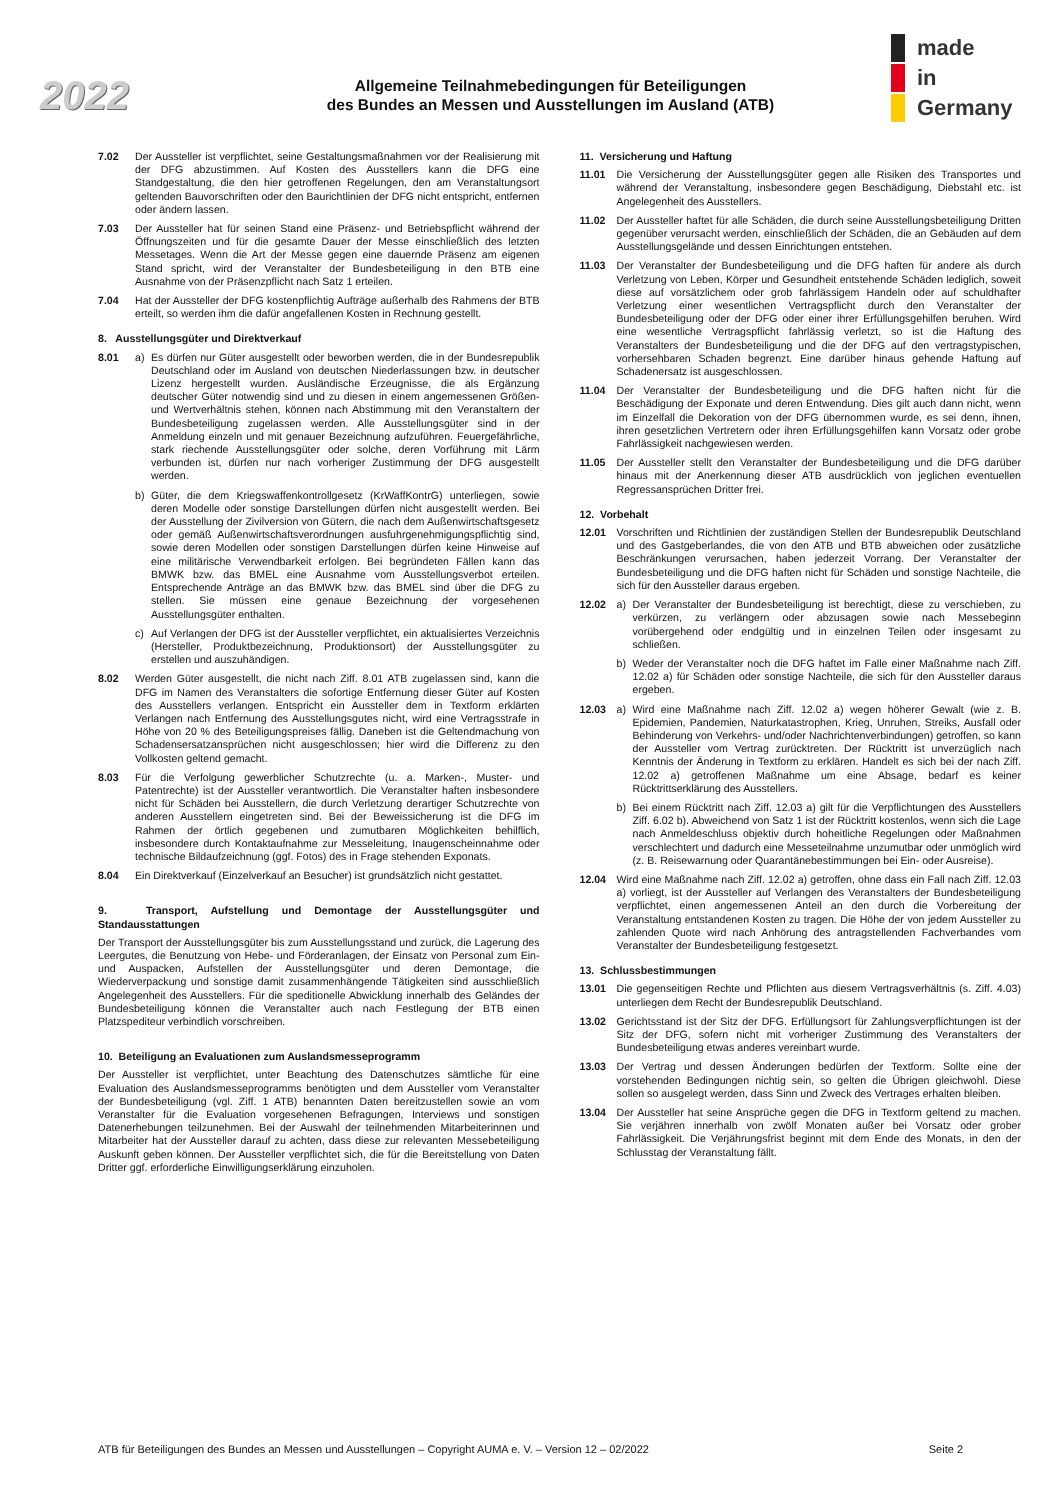2022
Allgemeine Teilnahmebedingungen für Beteiligungen
des Bundes an Messen und Ausstellungen im Ausland (ATB)
made
in
Germany
7.02 Der Aussteller ist verpflichtet, seine Gestaltungsmaßnahmen vor der Realisierung mit der DFG abzustimmen. Auf Kosten des Ausstellers kann die DFG eine Standgestaltung, die den hier getroffenen Regelungen, den am Veranstaltungsort geltenden Bauvorschriften oder den Baurichtlinien der DFG nicht entspricht, entfernen oder ändern lassen.
7.03 Der Aussteller hat für seinen Stand eine Präsenz- und Betriebspflicht während der Öffnungszeiten und für die gesamte Dauer der Messe einschließlich des letzten Messetages. Wenn die Art der Messe gegen eine dauernde Präsenz am eigenen Stand spricht, wird der Veranstalter der Bundesbeteiligung in den BTB eine Ausnahme von der Präsenzpflicht nach Satz 1 erteilen.
7.04 Hat der Aussteller der DFG kostenpflichtig Aufträge außerhalb des Rahmens der BTB erteilt, so werden ihm die dafür angefallenen Kosten in Rechnung gestellt.
8. Ausstellungsgüter und Direktverkauf
8.01 a) Es dürfen nur Güter ausgestellt oder beworben werden, die in der Bundesrepublik Deutschland oder im Ausland von deutschen Niederlassungen bzw. in deutscher Lizenz hergestellt wurden. Ausländische Erzeugnisse, die als Ergänzung deutscher Güter notwendig sind und zu diesen in einem angemessenen Größen- und Wertverhältnis stehen, können nach Abstimmung mit den Veranstaltern der Bundesbeteiligung zugelassen werden. Alle Ausstellungsgüter sind in der Anmeldung einzeln und mit genauer Bezeichnung aufzuführen. Feuergefährliche, stark riechende Ausstellungsgüter oder solche, deren Vorführung mit Lärm verbunden ist, dürfen nur nach vorheriger Zustimmung der DFG ausgestellt werden.
b) Güter, die dem Kriegswaffenkontrollgesetz (KrWaffKontrG) unterliegen, sowie deren Modelle oder sonstige Darstellungen dürfen nicht ausgestellt werden. Bei der Ausstellung der Zivilversion von Gütern, die nach dem Außenwirtschaftsgesetz oder gemäß Außenwirtschaftsverordnungen ausfuhrgenehmigungspflichtig sind, sowie deren Modellen oder sonstigen Darstellungen dürfen keine Hinweise auf eine militärische Verwendbarkeit erfolgen. Bei begründeten Fällen kann das BMWK bzw. das BMEL eine Ausnahme vom Ausstellungsverbot erteilen. Entsprechende Anträge an das BMWK bzw. das BMEL sind über die DFG zu stellen. Sie müssen eine genaue Bezeichnung der vorgesehenen Ausstellungsgüter enthalten.
c) Auf Verlangen der DFG ist der Aussteller verpflichtet, ein aktualisiertes Verzeichnis (Hersteller, Produktbezeichnung, Produktionsort) der Ausstellungsgüter zu erstellen und auszuhändigen.
8.02 Werden Güter ausgestellt, die nicht nach Ziff. 8.01 ATB zugelassen sind, kann die DFG im Namen des Veranstalters die sofortige Entfernung dieser Güter auf Kosten des Ausstellers verlangen. Entspricht ein Aussteller dem in Textform erklärten Verlangen nach Entfernung des Ausstellungsgutes nicht, wird eine Vertragsstrafe in Höhe von 20 % des Beteiligungspreises fällig. Daneben ist die Geltendmachung von Schadensersatzansprüchen nicht ausgeschlossen; hier wird die Differenz zu den Vollkosten geltend gemacht.
8.03 Für die Verfolgung gewerblicher Schutzrechte (u. a. Marken-, Muster- und Patentrechte) ist der Aussteller verantwortlich. Die Veranstalter haften insbesondere nicht für Schäden bei Ausstellern, die durch Verletzung derartiger Schutzrechte von anderen Ausstellern eingetreten sind. Bei der Beweissicherung ist die DFG im Rahmen der örtlich gegebenen und zumutbaren Möglichkeiten behilflich, insbesondere durch Kontaktaufnahme zur Messeleitung, Inaugenscheinnahme oder technische Bildaufzeichnung (ggf. Fotos) des in Frage stehenden Exponats.
8.04 Ein Direktverkauf (Einzelverkauf an Besucher) ist grundsätzlich nicht gestattet.
9. Transport, Aufstellung und Demontage der Ausstellungsgüter und Standausstattungen
Der Transport der Ausstellungsgüter bis zum Ausstellungsstand und zurück, die Lagerung des Leergutes, die Benutzung von Hebe- und Förderanlagen, der Einsatz von Personal zum Ein- und Auspacken, Aufstellen der Ausstellungsgüter und deren Demontage, die Wiederverpackung und sonstige damit zusammenhängende Tätigkeiten sind ausschließlich Angelegenheit des Ausstellers. Für die speditionelle Abwicklung innerhalb des Geländes der Bundesbeteiligung können die Veranstalter auch nach Festlegung der BTB einen Platzspediteur verbindlich vorschreiben.
10. Beteiligung an Evaluationen zum Auslandsmesseprogramm
Der Aussteller ist verpflichtet, unter Beachtung des Datenschutzes sämtliche für eine Evaluation des Auslandsmesseprogramms benötigten und dem Aussteller vom Veranstalter der Bundesbeteiligung (vgl. Ziff. 1 ATB) benannten Daten bereitzustellen sowie an vom Veranstalter für die Evaluation vorgesehenen Befragungen, Interviews und sonstigen Datenerhebungen teilzunehmen. Bei der Auswahl der teilnehmenden Mitarbeiterinnen und Mitarbeiter hat der Aussteller darauf zu achten, dass diese zur relevanten Messebeteiligung Auskunft geben können. Der Aussteller verpflichtet sich, die für die Bereitstellung von Daten Dritter ggf. erforderliche Einwilligungserklärung einzuholen.
11. Versicherung und Haftung
11.01 Die Versicherung der Ausstellungsgüter gegen alle Risiken des Transportes und während der Veranstaltung, insbesondere gegen Beschädigung, Diebstahl etc. ist Angelegenheit des Ausstellers.
11.02 Der Aussteller haftet für alle Schäden, die durch seine Ausstellungsbeteiligung Dritten gegenüber verursacht werden, einschließlich der Schäden, die an Gebäuden auf dem Ausstellungsgelände und dessen Einrichtungen entstehen.
11.03 Der Veranstalter der Bundesbeteiligung und die DFG haften für andere als durch Verletzung von Leben, Körper und Gesundheit entstehende Schäden lediglich, soweit diese auf vorsätzlichem oder grob fahrlässigem Handeln oder auf schuldhafter Verletzung einer wesentlichen Vertragspflicht durch den Veranstalter der Bundesbeteiligung oder der DFG oder einer ihrer Erfüllungsgehilfen beruhen. Wird eine wesentliche Vertragspflicht fahrlässig verletzt, so ist die Haftung des Veranstalters der Bundesbeteiligung und die der DFG auf den vertragstypischen, vorhersehbaren Schaden begrenzt. Eine darüber hinaus gehende Haftung auf Schadenersatz ist ausgeschlossen.
11.04 Der Veranstalter der Bundesbeteiligung und die DFG haften nicht für die Beschädigung der Exponate und deren Entwendung. Dies gilt auch dann nicht, wenn im Einzelfall die Dekoration von der DFG übernommen wurde, es sei denn, ihnen, ihren gesetzlichen Vertretern oder ihren Erfüllungsgehilfen kann Vorsatz oder grobe Fahrlässigkeit nachgewiesen werden.
11.05 Der Aussteller stellt den Veranstalter der Bundesbeteiligung und die DFG darüber hinaus mit der Anerkennung dieser ATB ausdrücklich von jeglichen eventuellen Regressansprüchen Dritter frei.
12. Vorbehalt
12.01 Vorschriften und Richtlinien der zuständigen Stellen der Bundesrepublik Deutschland und des Gastgeberlandes, die von den ATB und BTB abweichen oder zusätzliche Beschränkungen verursachen, haben jederzeit Vorrang. Der Veranstalter der Bundesbeteiligung und die DFG haften nicht für Schäden und sonstige Nachteile, die sich für den Aussteller daraus ergeben.
12.02 a) Der Veranstalter der Bundesbeteiligung ist berechtigt, diese zu verschieben, zu verkürzen, zu verlängern oder abzusagen sowie nach Messebeginn vorübergehend oder endgültig und in einzelnen Teilen oder insgesamt zu schließen.
b) Weder der Veranstalter noch die DFG haftet im Falle einer Maßnahme nach Ziff. 12.02 a) für Schäden oder sonstige Nachteile, die sich für den Aussteller daraus ergeben.
12.03 a) Wird eine Maßnahme nach Ziff. 12.02 a) wegen höherer Gewalt (wie z. B. Epidemien, Pandemien, Naturkatastrophen, Krieg, Unruhen, Streiks, Ausfall oder Behinderung von Verkehrs- und/oder Nachrichtenverbindungen) getroffen, so kann der Aussteller vom Vertrag zurücktreten. Der Rücktritt ist unverzüglich nach Kenntnis der Änderung in Textform zu erklären. Handelt es sich bei der nach Ziff. 12.02 a) getroffenen Maßnahme um eine Absage, bedarf es keiner Rücktrittserklärung des Ausstellers.
b) Bei einem Rücktritt nach Ziff. 12.03 a) gilt für die Verpflichtungen des Ausstellers Ziff. 6.02 b). Abweichend von Satz 1 ist der Rücktritt kostenlos, wenn sich die Lage nach Anmeldeschluss objektiv durch hoheitliche Regelungen oder Maßnahmen verschlechtert und dadurch eine Messeteilnahme unzumutbar oder unmöglich wird (z. B. Reisewarnung oder Quarantänebestimmungen bei Ein- oder Ausreise).
12.04 Wird eine Maßnahme nach Ziff. 12.02 a) getroffen, ohne dass ein Fall nach Ziff. 12.03 a) vorliegt, ist der Aussteller auf Verlangen des Veranstalters der Bundesbeteiligung verpflichtet, einen angemessenen Anteil an den durch die Vorbereitung der Veranstaltung entstandenen Kosten zu tragen. Die Höhe der von jedem Aussteller zu zahlenden Quote wird nach Anhörung des antragstellenden Fachverbandes vom Veranstalter der Bundesbeteiligung festgesetzt.
13. Schlussbestimmungen
13.01 Die gegenseitigen Rechte und Pflichten aus diesem Vertragsverhältnis (s. Ziff. 4.03) unterliegen dem Recht der Bundesrepublik Deutschland.
13.02 Gerichtsstand ist der Sitz der DFG. Erfüllungsort für Zahlungsverpflichtungen ist der Sitz der DFG, sofern nicht mit vorheriger Zustimmung des Veranstalters der Bundesbeteiligung etwas anderes vereinbart wurde.
13.03 Der Vertrag und dessen Änderungen bedürfen der Textform. Sollte eine der vorstehenden Bedingungen nichtig sein, so gelten die Übrigen gleichwohl. Diese sollen so ausgelegt werden, dass Sinn und Zweck des Vertrages erhalten bleiben.
13.04 Der Aussteller hat seine Ansprüche gegen die DFG in Textform geltend zu machen. Sie verjähren innerhalb von zwölf Monaten außer bei Vorsatz oder grober Fahrlässigkeit. Die Verjährungsfrist beginnt mit dem Ende des Monats, in den der Schlusstag der Veranstaltung fällt.
ATB für Beteiligungen des Bundes an Messen und Ausstellungen – Copyright AUMA e. V. – Version 12 – 02/2022 Seite 2